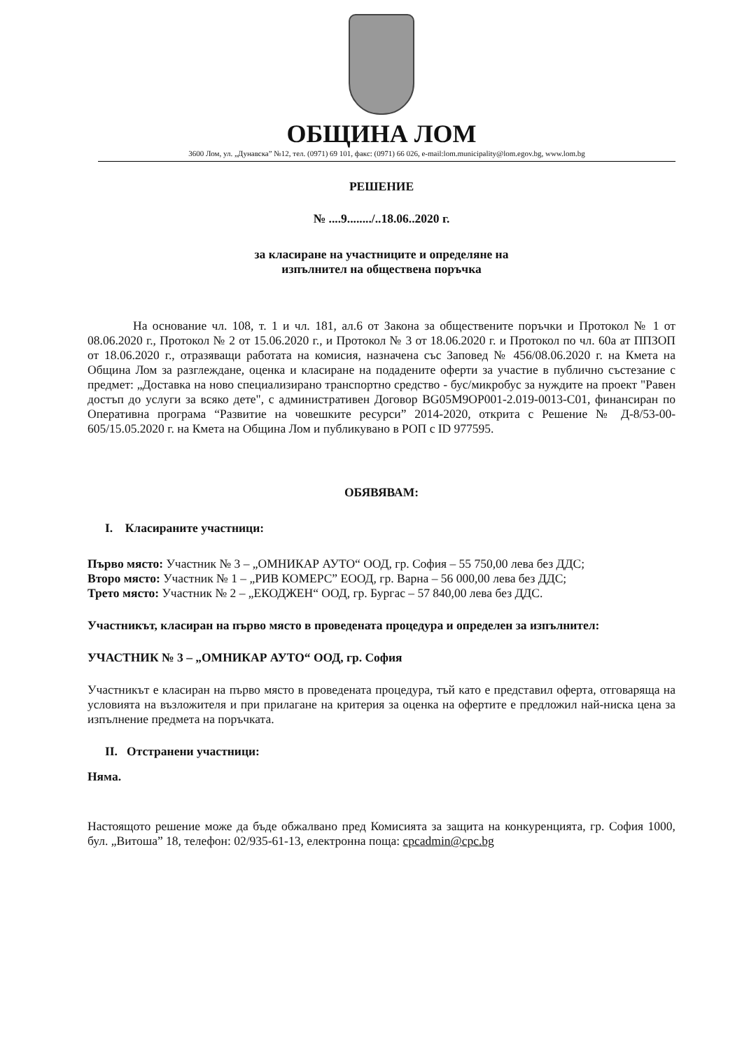ОБЩИНА ЛОМ
3600 Лом, ул. „Дунавска” №12, тел. (0971) 69 101, факс: (0971) 66 026, e-mail:lom.municipality@lom.egov.bg, www.lom.bg
РЕШЕНИЕ
№ ....9......../..18.06..2020 г.
за класиране на участниците и определяне на
изпълнител на обществена поръчка
На основание чл. 108, т. 1 и чл. 181, ал.6 от Закона за обществените поръчки и Протокол № 1 от 08.06.2020 г., Протокол № 2 от 15.06.2020 г., и Протокол № 3 от 18.06.2020 г. и Протокол по чл. 60а ат ППЗОП от 18.06.2020 г., отразяващи работата на комисия, назначена със Заповед № 456/08.06.2020 г. на Кмета на Община Лом за разглеждане, оценка и класиране на подадените оферти за участие в публично състезание с предмет: „Доставка на ново специализирано транспортно средство - бус/микробус за нуждите на проект "Равен достъп до услуги за всяко дете", с административен Договор BG05M9OP001-2.019-0013-C01, финансиран по Оперативна програма “Развитие на човешките ресурси” 2014-2020, открита с Решение № Д-8/53-00-605/15.05.2020 г. на Кмета на Община Лом и публикувано в РОП с ID 977595.
ОБЯВЯВАМ:
I. Класираните участници:
Първо място: Участник № 3 – „ОМНИКАР АУТО“ ООД, гр. София – 55 750,00 лева без ДДС;
Второ място: Участник № 1 – „РИВ КОМЕРС” ЕООД, гр. Варна – 56 000,00 лева без ДДС;
Трето място: Участник № 2 – „ЕКОДЖЕН“ ООД, гр. Бургас – 57 840,00 лева без ДДС.
Участникът, класиран на първо място в проведената процедура и определен за изпълнител:
УЧАСТНИК № 3 – „ОМНИКАР АУТО“ ООД, гр. София
Участникът е класиран на първо място в проведената процедура, тъй като е представил оферта, отговаряща на условията на възложителя и при прилагане на критерия за оценка на офертите е предложил най-ниска цена за изпълнение предмета на поръчката.
II. Отстранени участници:
Няма.
Настоящото решение може да бъде обжалвано пред Комисията за защита на конкуренцията, гр. София 1000, бул. „Витоша” 18, телефон: 02/935-61-13, електронна поща: cpcadmin@cpc.bg